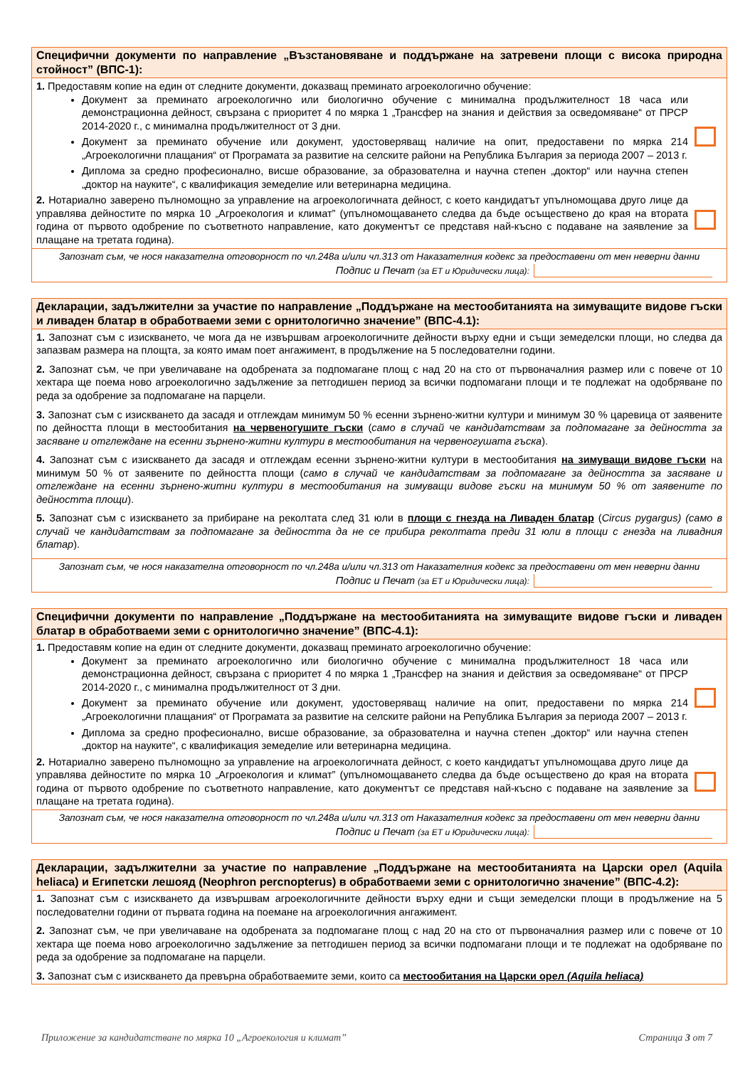Специфични документи по направление „Възстановяване и поддържане на затревени площи с висока природна стойност” (ВПС-1):
1. Предоставям копие на един от следните документи, доказващ преминато агроекологично обучение:
Документ за преминато агроекологично или биологично обучение с минимална продължителност 18 часа или демонстрационна дейност, свързана с приоритет 4 по мярка 1 „Трансфер на знания и действия за осведомяване“ от ПРСР 2014-2020 г., с минимална продължителност от 3 дни.
Документ за преминато обучение или документ, удостоверяващ наличие на опит, предоставени по мярка 214 „Агроекологични плащания“ от Програмата за развитие на селските райони на Република България за периода 2007 – 2013 г.
Диплома за средно професионално, висше образование, за образователна и научна степен „доктор“ или научна степен „доктор на науките“, с квалификация земеделие или ветеринарна медицина.
2. Нотариално заверено пълномощно за управление на агроекологичната дейност, с което кандидатът упълномощава друго лице да управлява дейностите по мярка 10 „Агроекология и климат” (упълномощаването следва да бъде осъществено до края на втората година от първото одобрение по съответното направление, като документът се представя най-късно с подаване на заявление за плащане на третата година).
Запознат съм, че нося наказателна отговорност по чл.248а и/или чл.313 от Наказателния кодекс за предоставени от мен неверни данни
Подпис и Печат (за ЕТ и Юридически лица):
Декларации, задължителни за участие по направление „Поддържане на местообитанията на зимуващите видове гъски и ливаден блатар в обработваеми земи с орнитологично значение” (ВПС-4.1):
1. Запознат съм с изискването, че мога да не извършвам агроекологичните дейности върху едни и същи земеделски площи, но следва да запазвам размера на площта, за която имам поет ангажимент, в продължение на 5 последователни години.
2. Запознат съм, че при увеличаване на одобрената за подпомагане площ с над 20 на сто от първоначалния размер или с повече от 10 хектара ще поема ново агроекологично задължение за петгодишен период за всички подпомагани площи и те подлежат на одобряване по реда за одобрение за подпомагане на парцели.
3. Запознат съм с изискването да засадя и отглеждам минимум 50 % есенни зърнено-житни култури и минимум 30 % царевица от заявените по дейността площи в местообитания на червеногушите гъски (само в случай че кандидатствам за подпомагане за дейността за засяване и отглеждане на есенни зърнено-житни култури в местообитания на червеногушата гъска).
4. Запознат съм с изискването да засадя и отглеждам есенни зърнено-житни култури в местообитания на зимуващи видове гъски на минимум 50 % от заявените по дейността площи (само в случай че кандидатствам за подпомагане за дейността за засяване и отглеждане на есенни зърнено-житни култури в местообитания на зимуващи видове гъски на минимум 50 % от заявените по дейността площи).
5. Запознат съм с изискването за прибиране на реколтата след 31 юли в площи с гнезда на Ливаден блатар (Circus pygargus) (само в случай че кандидатствам за подпомагане за дейността да не се прибира реколтата преди 31 юли в площи с гнезда на ливадния блатар).
Запознат съм, че нося наказателна отговорност по чл.248а и/или чл.313 от Наказателния кодекс за предоставени от мен неверни данни
Подпис и Печат (за ЕТ и Юридически лица):
Специфични документи по направление „Поддържане на местообитанията на зимуващите видове гъски и ливаден блатар в обработваеми земи с орнитологично значение” (ВПС-4.1):
1. Предоставям копие на един от следните документи, доказващ преминато агроекологично обучение:
Документ за преминато агроекологично или биологично обучение с минимална продължителност 18 часа или демонстрационна дейност, свързана с приоритет 4 по мярка 1 „Трансфер на знания и действия за осведомяване“ от ПРСР 2014-2020 г., с минимална продължителност от 3 дни.
Документ за преминато обучение или документ, удостоверяващ наличие на опит, предоставени по мярка 214 „Агроекологични плащания“ от Програмата за развитие на селските райони на Република България за периода 2007 – 2013 г.
Диплома за средно професионално, висше образование, за образователна и научна степен „доктор“ или научна степен „доктор на науките“, с квалификация земеделие или ветеринарна медицина.
2. Нотариално заверено пълномощно за управление на агроекологичната дейност, с което кандидатът упълномощава друго лице да управлява дейностите по мярка 10 „Агроекология и климат” (упълномощаването следва да бъде осъществено до края на втората година от първото одобрение по съответното направление, като документът се представя най-късно с подаване на заявление за плащане на третата година).
Запознат съм, че нося наказателна отговорност по чл.248а и/или чл.313 от Наказателния кодекс за предоставени от мен неверни данни
Подпис и Печат (за ЕТ и Юридически лица):
Декларации, задължителни за участие по направление „Поддържане на местообитанията на Царски орел (Aquila heliaca) и Египетски лешояд (Neophron percnopterus) в обработваеми земи с орнитологично значение” (ВПС-4.2):
1. Запознат съм с изискването да извършвам агроекологичните дейности върху едни и същи земеделски площи в продължение на 5 последователни години от първата година на поемане на агроекологичния ангажимент.
2. Запознат съм, че при увеличаване на одобрената за подпомагане площ с над 20 на сто от първоначалния размер или с повече от 10 хектара ще поема ново агроекологично задължение за петгодишен период за всички подпомагани площи и те подлежат на одобряване по реда за одобрение за подпомагане на парцели.
3. Запознат съм с изискването да превърна обработваемите земи, които са местообитания на Царски орел (Aquila heliaca)
Приложение за кандидатстване по мярка 10 „Агроекология и климат” Страница 3 от 7